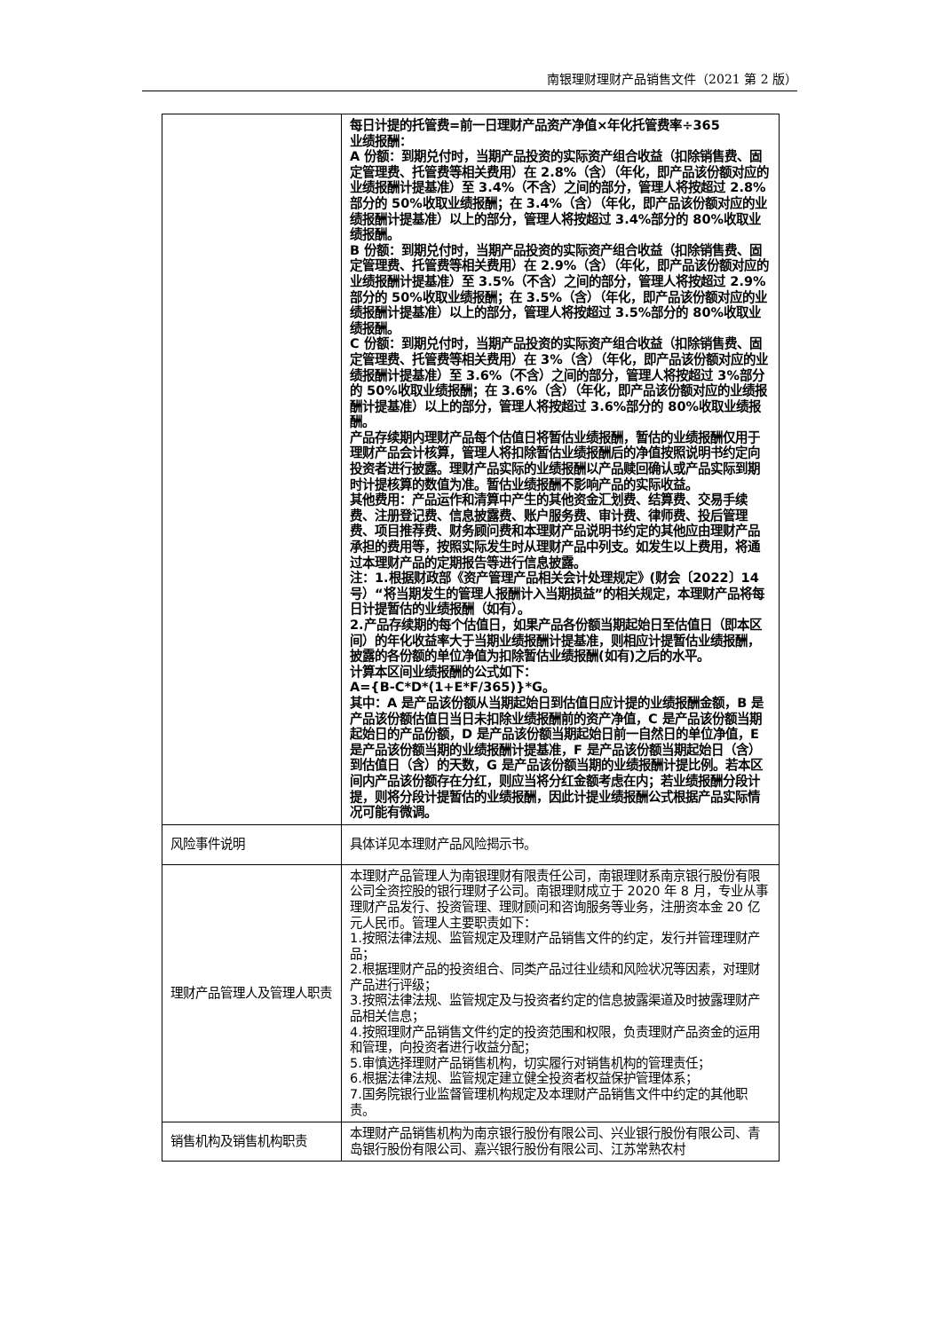南银理财理财产品销售文件（2021 第 2 版）
| | 每日计提的托管费=前一日理财产品资产净值×年化托管费率÷365 业绩报酬： A 份额：到期兑付时，当期产品投资的实际资产组合收益（扣除销售费、固定管理费、托管费等相关费用）在 2.8%（含）（年化，即产品该份额对应的业绩报酬计提基准）至 3.4%（不含）之间的部分，管理人将按超过 2.8%部分的 50%收取业绩报酬；在 3.4%（含）（年化，即产品该份额对应的业绩报酬计提基准）以上的部分，管理人将按超过 3.4%部分的 80%收取业绩报酬。 B 份额：到期兑付时，当期产品投资的实际资产组合收益（扣除销售费、固定管理费、托管费等相关费用）在 2.9%（含）（年化，即产品该份额对应的业绩报酬计提基准）至 3.5%（不含）之间的部分，管理人将按超过 2.9%部分的 50%收取业绩报酬；在 3.5%（含）（年化，即产品该份额对应的业绩报酬计提基准）以上的部分，管理人将按超过 3.5%部分的 80%收取业绩报酬。 C 份额：到期兑付时，当期产品投资的实际资产组合收益（扣除销售费、固定管理费、托管费等相关费用）在 3%（含）（年化，即产品该份额对应的业绩报酬计提基准）至 3.6%（不含）之间的部分，管理人将按超过 3%部分的 50%收取业绩报酬；在 3.6%（含）（年化，即产品该份额对应的业绩报酬计提基准）以上的部分，管理人将按超过 3.6%部分的 80%收取业绩报酬。 产品存续期内理财产品每个估值日将暂估业绩报酬，暂估的业绩报酬仅用于理财产品会计核算，管理人将扣除暂估业绩报酬后的净值按照说明书约定向投资者进行披露。理财产品实际的业绩报酬以产品赎回确认或产品实际到期时计提核算的数值为准。暂估业绩报酬不影响产品的实际收益。 其他费用：产品运作和清算中产生的其他资金汇划费、结算费、交易手续费、注册登记费、信息披露费、账户服务费、审计费、律师费、投后管理费、项目推荐费、财务顾问费和本理财产品说明书约定的其他应由理财产品承担的费用等，按照实际发生时从理财产品中列支。如发生以上费用，将通过本理财产品的定期报告等进行信息披露。 注：1.根据财政部《资产管理产品相关会计处理规定》(财会〔2022〕14 号）“将当期发生的管理人报酬计入当期损益”的相关规定，本理财产品将每日计提暂估的业绩报酬（如有）。 2.产品存续期的每个估值日，如果产品各份额当期起始日至估值日（即本区间）的年化收益率大于当期业绩报酬计提基准，则相应计提暂估业绩报酬，披露的各份额的单位净值为扣除暂估业绩报酬(如有)之后的水平。 计算本区间业绩报酬的公式如下： A={B-C*D*(1+E*F/365)}*G。 其中：A 是产品该份额从当期起始日到估值日应计提的业绩报酬金额，B 是产品该份额估值日当日未扣除业绩报酬前的资产净值，C 是产品该份额当期起始日的产品份额，D 是产品该份额当期起始日前一自然日的单位净值，E 是产品该份额当期的业绩报酬计提基准，F 是产品该份额当期起始日（含）到估值日（含）的天数，G 是产品该份额当期的业绩报酬计提比例。若本区间内产品该份额存在分红，则应当将分红金额考虑在内；若业绩报酬分段计提，则将分段计提暂估的业绩报酬，因此计提业绩报酬公式根据产品实际情况可能有微调。 |
| 风险事件说明 | 具体详见本理财产品风险揭示书。 |
| 理财产品管理人及管理人职责 | 本理财产品管理人为南银理财有限责任公司，南银理财系南京银行股份有限公司全资控股的银行理财子公司。南银理财成立于 2020 年 8 月，专业从事理财产品发行、投资管理、理财顾问和咨询服务等业务，注册资本金 20 亿元人民币。管理人主要职责如下： 1.按照法律法规、监管规定及理财产品销售文件的约定，发行并管理理财产品； 2.根据理财产品的投资组合、同类产品过往业绩和风险状况等因素，对理财产品进行评级； 3.按照法律法规、监管规定及与投资者约定的信息披露渠道及时披露理财产品相关信息； 4.按照理财产品销售文件约定的投资范围和权限，负责理财产品资金的运用和管理，向投资者进行收益分配； 5.审慎选择理财产品销售机构，切实履行对销售机构的管理责任； 6.根据法律法规、监管规定建立健全投资者权益保护管理体系； 7.国务院银行业监督管理机构规定及本理财产品销售文件中约定的其他职责。 |
| 销售机构及销售机构职责 | 本理财产品销售机构为南京银行股份有限公司、兴业银行股份有限公司、青岛银行股份有限公司、嘉兴银行股份有限公司、江苏常熟农村 |